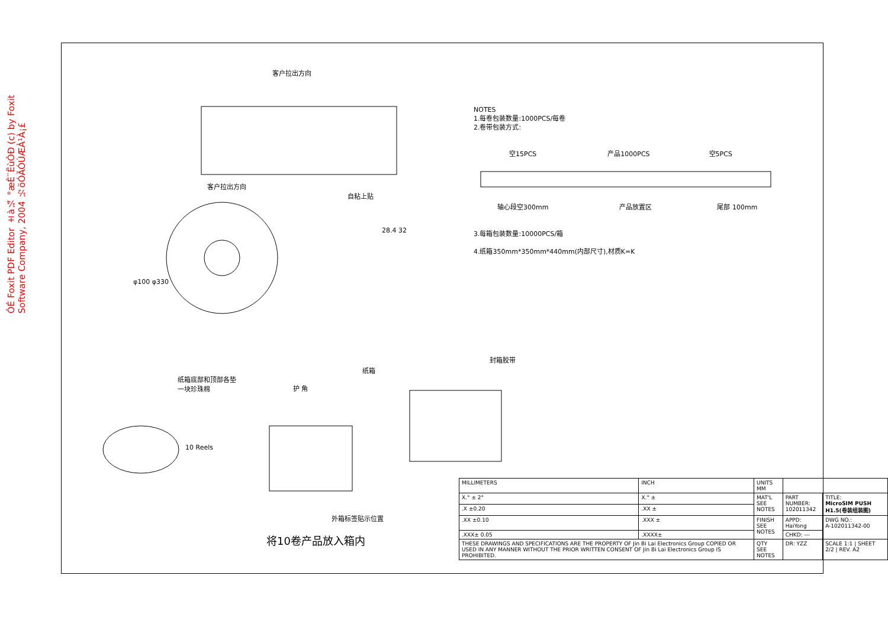ÓÉ Foxit PDF Editor ±à¼­ °æÈ¨ËùÓÐ (c) by Foxit Software Company, 2004 ½öÓÃÓÚÆÀ¹À¡£
客户拉出方向
客户拉出方向
自粘上贴
28.4 32
φ100 φ330
纸箱底部和顶部各垫
一块珍珠棉
护 角
纸箱
封箱胶带
10 Reels
外箱标签贴示位置
NOTES
1.每卷包装数量:1000PCS/每卷
2.卷带包装方式:
空15PCS 产品1000PCS 空5PCS
轴心段空300mm 产品放置区 尾部 100mm
3.每箱包装数量:10000PCS/箱
4.纸箱350mm*350mm*440mm(内部尺寸),材质K=K
将10卷产品放入箱内
| MILLIMETERS | INCH | UNITS MM | | |
| X.° ± 2° | X.° ± | MAT'L SEE NOTES | PART NUMBER: 102011342 | TITLE: MicroSIM PUSH H1.5(卷装组装图) |
| .X ±0.20 | .XX ± | | | |
| .XX ±0.10 | .XXX ± | FINISH SEE NOTES | APPD: HaiYong | DWG NO.: A-102011342-00 |
| .XXX± 0.05 | .XXXX± | | CHKD: --- | |
| THESE DRAWINGS AND SPECIFICATIONS ARE THE PROPERTY OF Jin Bi Lai Electronics Group COPIED OR USED IN ANY MANNER WITHOUT THE PRIOR WRITTEN CONSENT OF Jin Bi Lai Electronics Group IS PROHIBITED. | | QTY SEE NOTES | DR: YZZ | SCALE 1:1 / SHEET 2/2 / REV. A2 |